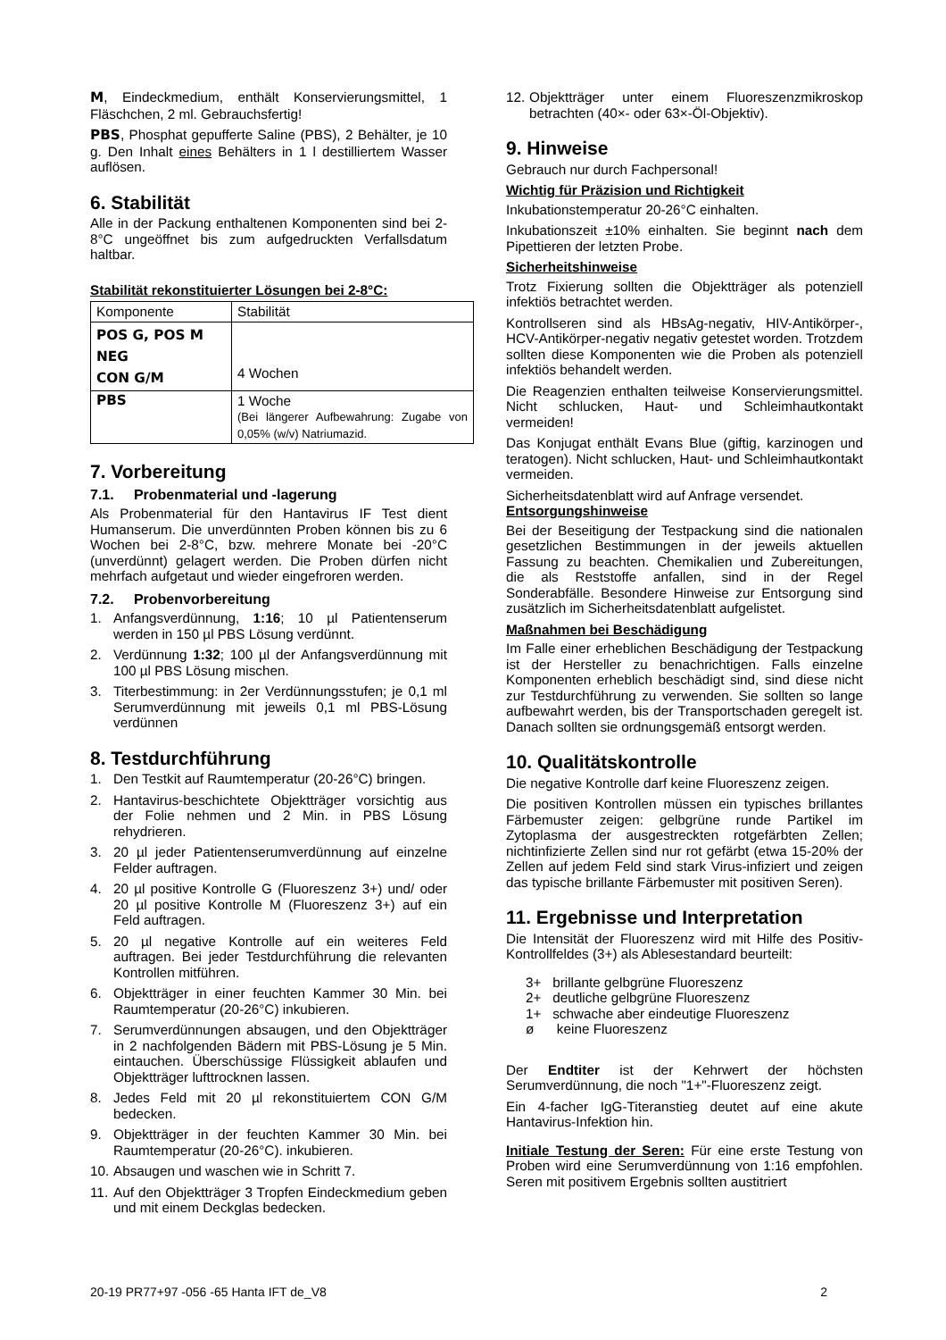M, Eindeckmedium, enthält Konservierungsmittel, 1 Fläschchen, 2 ml. Gebrauchsfertig!
PBS, Phosphat gepufferte Saline (PBS), 2 Behälter, je 10 g. Den Inhalt eines Behälters in 1 l destilliertem Wasser auflösen.
6. Stabilität
Alle in der Packung enthaltenen Komponenten sind bei 2-8°C ungeöffnet bis zum aufgedruckten Verfallsdatum haltbar.
Stabilität rekonstituierter Lösungen bei 2-8°C:
| Komponente | Stabilität |
| POS G, POS M NEG CON G/M | 4 Wochen |
| PBS | 1 Woche (Bei längerer Aufbewahrung: Zugabe von 0,05% (w/v) Natriumazid. |
7. Vorbereitung
7.1. Probenmaterial und -lagerung
Als Probenmaterial für den Hantavirus IF Test dient Humanserum. Die unverdünnten Proben können bis zu 6 Wochen bei 2-8°C, bzw. mehrere Monate bei -20°C (unverdünnt) gelagert werden. Die Proben dürfen nicht mehrfach aufgetaut und wieder eingefroren werden.
7.2. Probenvorbereitung
1. Anfangsverdünnung, 1:16; 10 µl Patientenserum werden in 150 µl PBS Lösung verdünnt.
2. Verdünnung 1:32; 100 µl der Anfangsverdünnung mit 100 µl PBS Lösung mischen.
3. Titerbestimmung: in 2er Verdünnungsstufen; je 0,1 ml Serumverdünnung mit jeweils 0,1 ml PBS-Lösung verdünnen
8. Testdurchführung
1. Den Testkit auf Raumtemperatur (20-26°C) bringen.
2. Hantavirus-beschichtete Objektträger vorsichtig aus der Folie nehmen und 2 Min. in PBS Lösung rehydrieren.
3. 20 µl jeder Patientenserumverdünnung auf einzelne Felder auftragen.
4. 20 µl positive Kontrolle G (Fluoreszenz 3+) und/ oder 20 µl positive Kontrolle M (Fluoreszenz 3+) auf ein Feld auftragen.
5. 20 µl negative Kontrolle auf ein weiteres Feld auftragen. Bei jeder Testdurchführung die relevanten Kontrollen mitführen.
6. Objektträger in einer feuchten Kammer 30 Min. bei Raumtemperatur (20-26°C) inkubieren.
7. Serumverdünnungen absaugen, und den Objektträger in 2 nachfolgenden Bädern mit PBS-Lösung je 5 Min. eintauchen. Überschüssige Flüssigkeit ablaufen und Objektträger lufttrocknen lassen.
8. Jedes Feld mit 20 µl rekonstituiertem CON G/M bedecken.
9. Objektträger in der feuchten Kammer 30 Min. bei Raumtemperatur (20-26°C). inkubieren.
10. Absaugen und waschen wie in Schritt 7.
11. Auf den Objektträger 3 Tropfen Eindeckmedium geben und mit einem Deckglas bedecken.
12. Objektträger unter einem Fluoreszenzmikroskop betrachten (40×- oder 63×-Öl-Objektiv).
9. Hinweise
Gebrauch nur durch Fachpersonal!
Wichtig für Präzision und Richtigkeit
Inkubationstemperatur 20-26°C einhalten.
Inkubationszeit ±10% einhalten. Sie beginnt nach dem Pipettieren der letzten Probe.
Sicherheitshinweise
Trotz Fixierung sollten die Objektträger als potenziell infektiös betrachtet werden.
Kontrollseren sind als HBsAg-negativ, HIV-Antikörper-, HCV-Antikörper-negativ negativ getestet worden. Trotzdem sollten diese Komponenten wie die Proben als potenziell infektiös behandelt werden.
Die Reagenzien enthalten teilweise Konservierungsmittel. Nicht schlucken, Haut- und Schleimhautkontakt vermeiden!
Das Konjugat enthält Evans Blue (giftig, karzinogen und teratogen). Nicht schlucken, Haut- und Schleimhautkontakt vermeiden.
Sicherheitsdatenblatt wird auf Anfrage versendet.
Entsorgungshinweise
Bei der Beseitigung der Testpackung sind die nationalen gesetzlichen Bestimmungen in der jeweils aktuellen Fassung zu beachten. Chemikalien und Zubereitungen, die als Reststoffe anfallen, sind in der Regel Sonderabfälle. Besondere Hinweise zur Entsorgung sind zusätzlich im Sicherheitsdatenblatt aufgelistet.
Maßnahmen bei Beschädigung
Im Falle einer erheblichen Beschädigung der Testpackung ist der Hersteller zu benachrichtigen. Falls einzelne Komponenten erheblich beschädigt sind, sind diese nicht zur Testdurchführung zu verwenden. Sie sollten so lange aufbewahrt werden, bis der Transportschaden geregelt ist. Danach sollten sie ordnungsgemäß entsorgt werden.
10. Qualitätskontrolle
Die negative Kontrolle darf keine Fluoreszenz zeigen.
Die positiven Kontrollen müssen ein typisches brillantes Färbemuster zeigen: gelbgrüne runde Partikel im Zytoplasma der ausgestreckten rotgefärbten Zellen; nichtinfizierte Zellen sind nur rot gefärbt (etwa 15-20% der Zellen auf jedem Feld sind stark Virus-infiziert und zeigen das typische brillante Färbemuster mit positiven Seren).
11. Ergebnisse und Interpretation
Die Intensität der Fluoreszenz wird mit Hilfe des Positiv-Kontrollfeldes (3+) als Ablesestandard beurteilt:
3+ brillante gelbgrüne Fluoreszenz
2+ deutliche gelbgrüne Fluoreszenz
1+ schwache aber eindeutige Fluoreszenz
ø keine Fluoreszenz
Der Endtiter ist der Kehrwert der höchsten Serumverdünnung, die noch "1+"-Fluoreszenz zeigt.
Ein 4-facher IgG-Titeranstieg deutet auf eine akute Hantavirus-Infektion hin.
Initiale Testung der Seren: Für eine erste Testung von Proben wird eine Serumverdünnung von 1:16 empfohlen. Seren mit positivem Ergebnis sollten austitriert
20-19 PR77+97 -056 -65 Hanta IFT de_V8 2